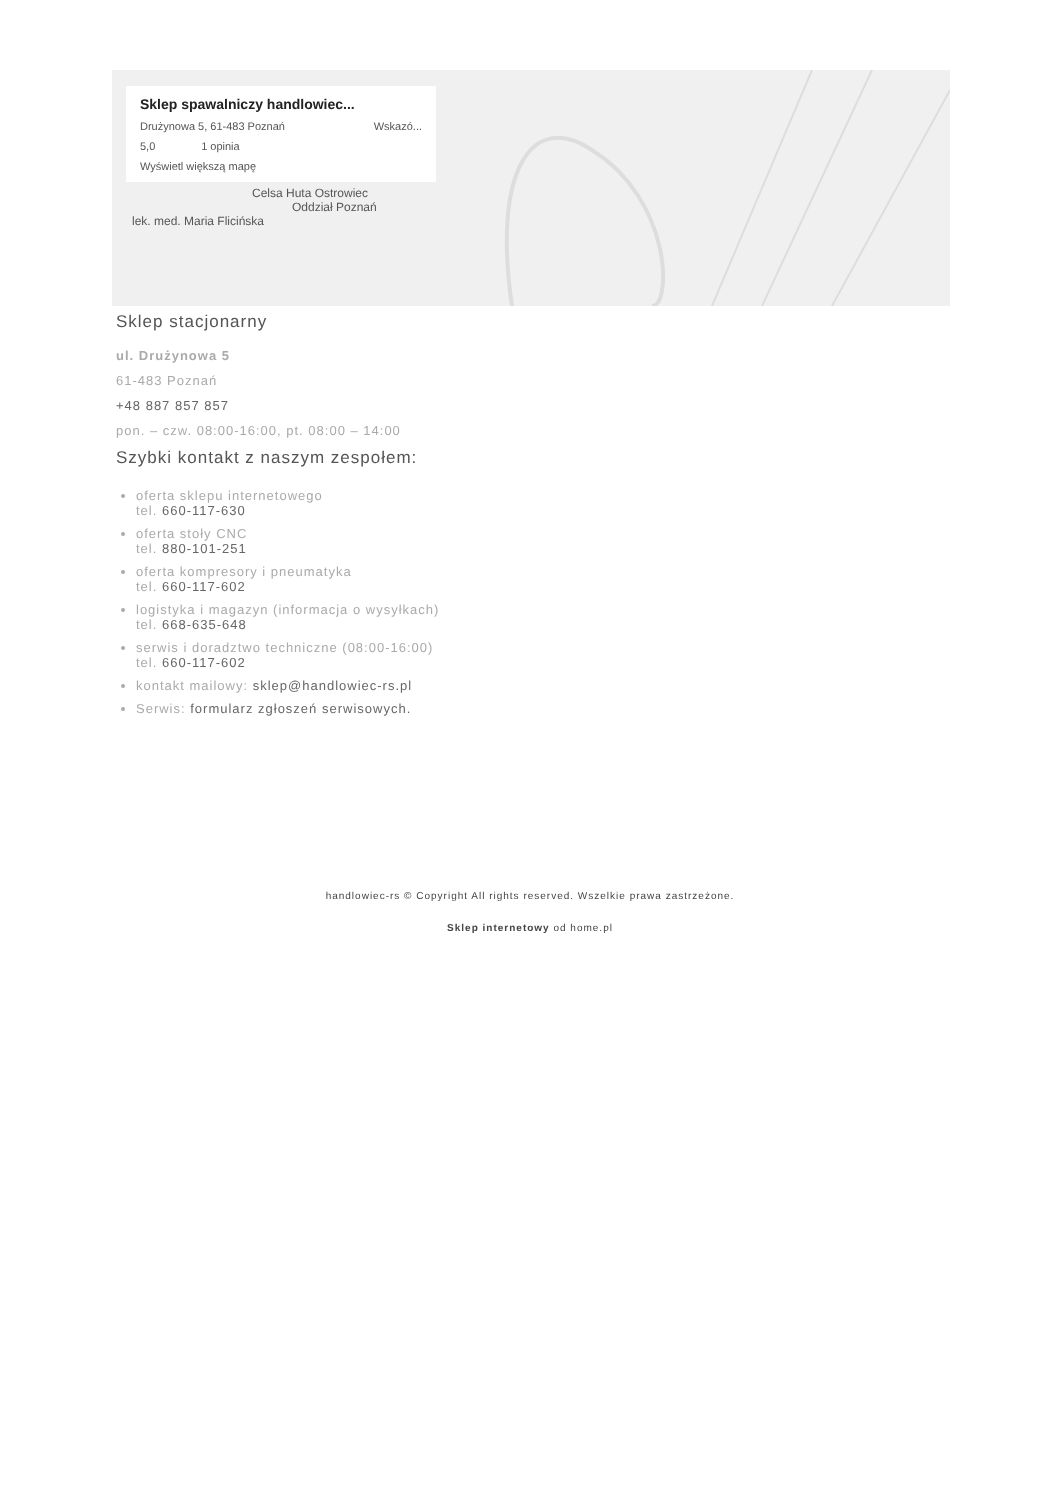Sklep spawalniczy handlowiec...
Drużynowa 5, 61-483 Poznań Wskazó...
5,0 1 opinia
Wyświetl większą mapę
Celsa Huta Ostrowiec
Oddział Poznań
lek. med. Maria Flicińska
Sklep stacjonarny
ul. Drużynowa 5
61-483 Poznań
+48 887 857 857
pon. – czw. 08:00-16:00, pt. 08:00 – 14:00
Szybki kontakt z naszym zespołem:
oferta sklepu internetowego
tel. 660-117-630
oferta stoły CNC
tel. 880-101-251
oferta kompresory i pneumatyka
tel. 660-117-602
logistyka i magazyn (informacja o wysyłkach)
tel. 668-635-648
serwis i doradztwo techniczne (08:00-16:00)
tel. 660-117-602
kontakt mailowy: sklep@handlowiec-rs.pl
Serwis: formularz zgłoszeń serwisowych.
handlowiec-rs © Copyright All rights reserved. Wszelkie prawa zastrzeżone.
Sklep internetowy od home.pl